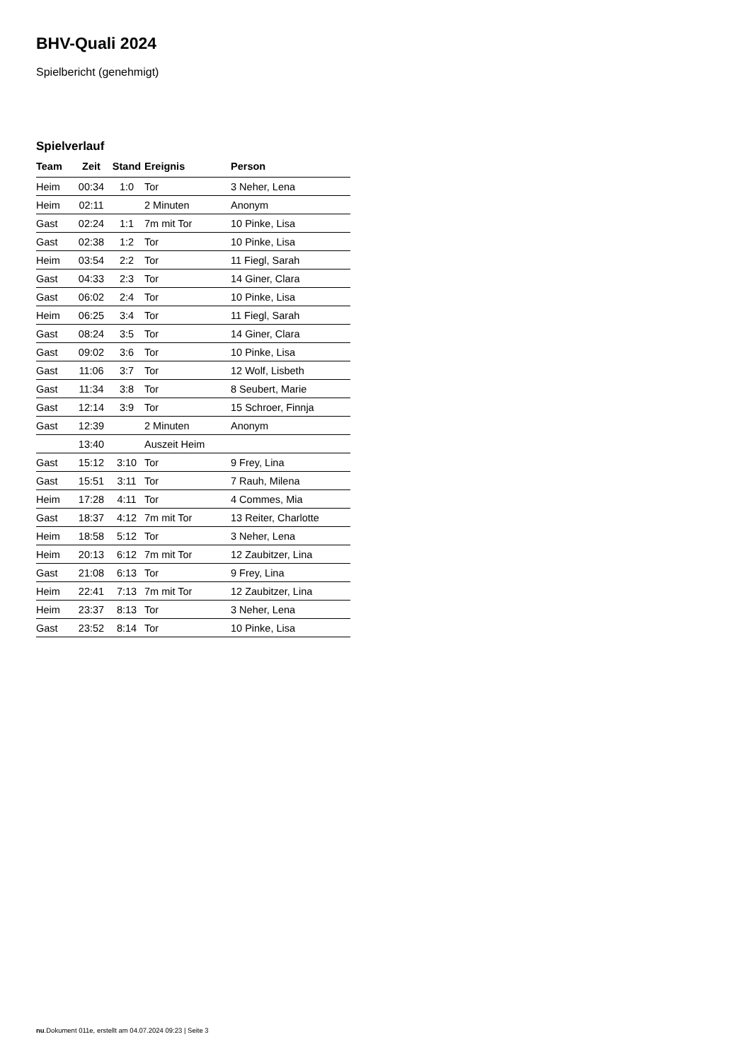BHV-Quali 2024
Spielbericht (genehmigt)
Spielverlauf
| Team | Zeit | Stand | Ereignis | Person |
| --- | --- | --- | --- | --- |
| Heim | 00:34 | 1:0 | Tor | 3 Neher, Lena |
| Heim | 02:11 | | 2 Minuten | Anonym |
| Gast | 02:24 | 1:1 | 7m mit Tor | 10 Pinke, Lisa |
| Gast | 02:38 | 1:2 | Tor | 10 Pinke, Lisa |
| Heim | 03:54 | 2:2 | Tor | 11 Fiegl, Sarah |
| Gast | 04:33 | 2:3 | Tor | 14 Giner, Clara |
| Gast | 06:02 | 2:4 | Tor | 10 Pinke, Lisa |
| Heim | 06:25 | 3:4 | Tor | 11 Fiegl, Sarah |
| Gast | 08:24 | 3:5 | Tor | 14 Giner, Clara |
| Gast | 09:02 | 3:6 | Tor | 10 Pinke, Lisa |
| Gast | 11:06 | 3:7 | Tor | 12 Wolf, Lisbeth |
| Gast | 11:34 | 3:8 | Tor | 8 Seubert, Marie |
| Gast | 12:14 | 3:9 | Tor | 15 Schroer, Finnja |
| Gast | 12:39 | | 2 Minuten | Anonym |
| | 13:40 | | Auszeit Heim | |
| Gast | 15:12 | 3:10 | Tor | 9 Frey, Lina |
| Gast | 15:51 | 3:11 | Tor | 7 Rauh, Milena |
| Heim | 17:28 | 4:11 | Tor | 4 Commes, Mia |
| Gast | 18:37 | 4:12 | 7m mit Tor | 13 Reiter, Charlotte |
| Heim | 18:58 | 5:12 | Tor | 3 Neher, Lena |
| Heim | 20:13 | 6:12 | 7m mit Tor | 12 Zaubitzer, Lina |
| Gast | 21:08 | 6:13 | Tor | 9 Frey, Lina |
| Heim | 22:41 | 7:13 | 7m mit Tor | 12 Zaubitzer, Lina |
| Heim | 23:37 | 8:13 | Tor | 3 Neher, Lena |
| Gast | 23:52 | 8:14 | Tor | 10 Pinke, Lisa |
nu.Dokument 011e, erstellt am 04.07.2024 09:23 | Seite 3